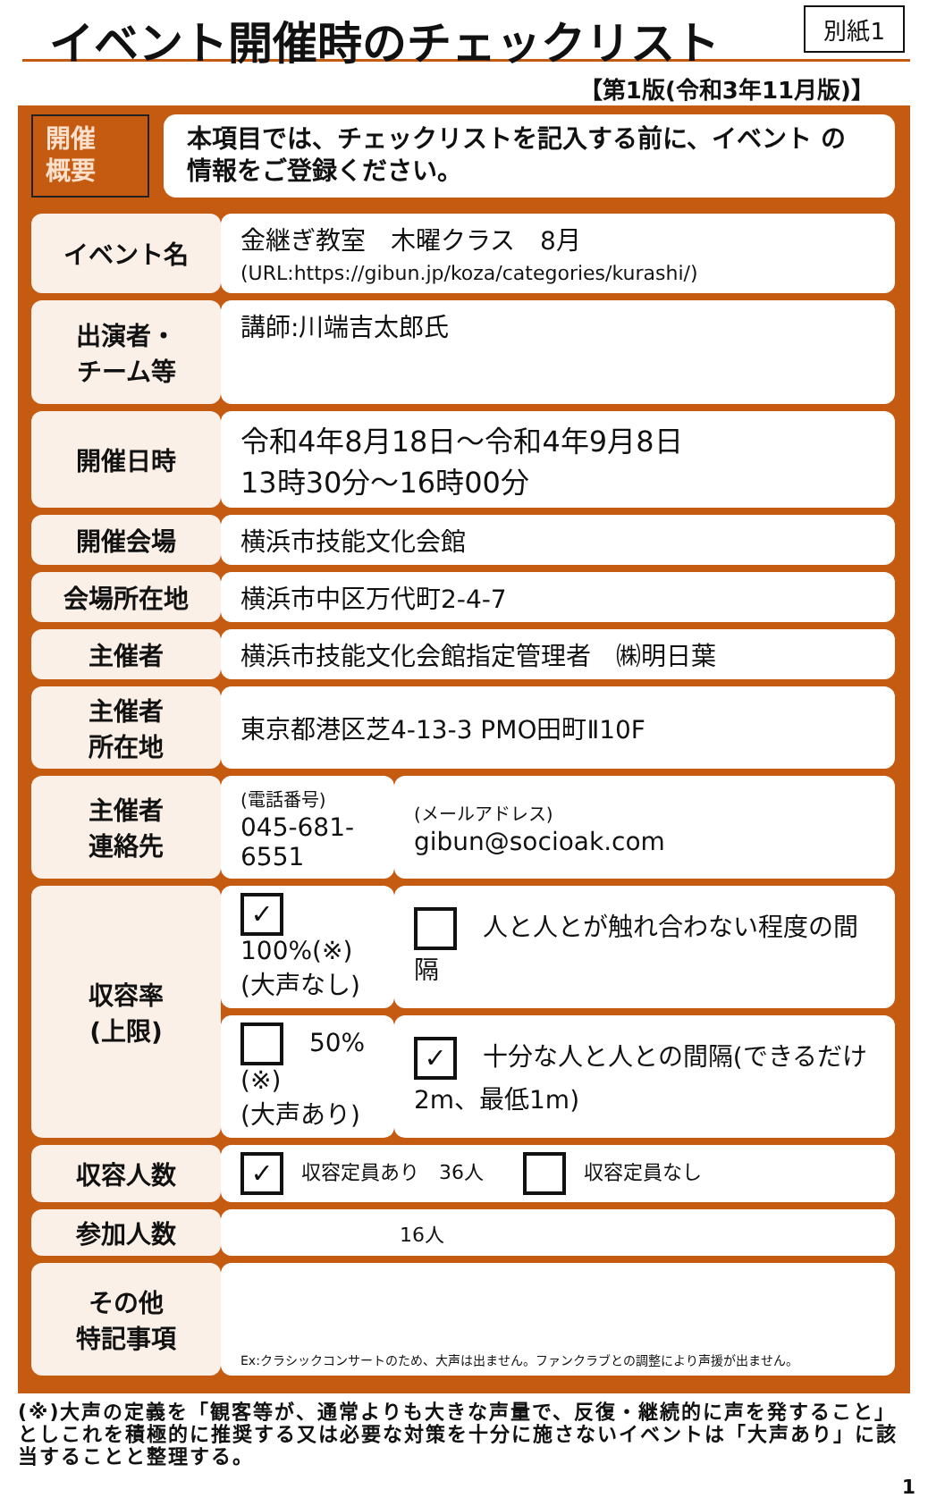イベント開催時のチェックリスト 別紙1
【第1版(令和3年11月版)】
開催
概要
本項目では、チェックリストを記入する前に、イベント の
情報をご登録ください。
| イベント名 | 金継ぎ教室 木曜クラス 8月 (URL:https://gibun.jp/koza/categories/kurashi/) | |
| 出演者・ チーム等 | 講師:川端吉太郎氏 | |
| 開催日時 | 令和4年8月18日～令和4年9月8日 13時30分～16時00分 | |
| 開催会場 | 横浜市技能文化会館 | |
| 会場所在地 | 横浜市中区万代町2-4-7 | |
| 主催者 | 横浜市技能文化会館指定管理者 ㈱明日葉 | |
| 主催者 所在地 | 東京都港区芝4-13-3 PMO田町Ⅱ10F | |
| 主催者 連絡先 | (電話番号) 045-681-6551 | (メールアドレス) gibun@socioak.com |
| 収容率 (上限) | ✓ 100%(※) (大声なし) | 人と人とが触れ合わない程度の間隔 |
| | 50%(※) (大声あり) | ✓ 十分な人と人との間隔(できるだけ2m、最低1m) |
| 収容人数 | ✓ 収容定員あり 36人 収容定員なし | |
| 参加人数 | 16人 | |
| その他 特記事項 | Ex:クラシックコンサートのため、大声は出ません。ファンクラブとの調整により声援が出ません。 | |
(※)大声の定義を「観客等が、通常よりも大きな声量で、反復・継続的に声を発すること」としこれを積極的に推奨する又は必要な対策を十分に施さないイベントは「大声あり」に該当することと整理する。
1